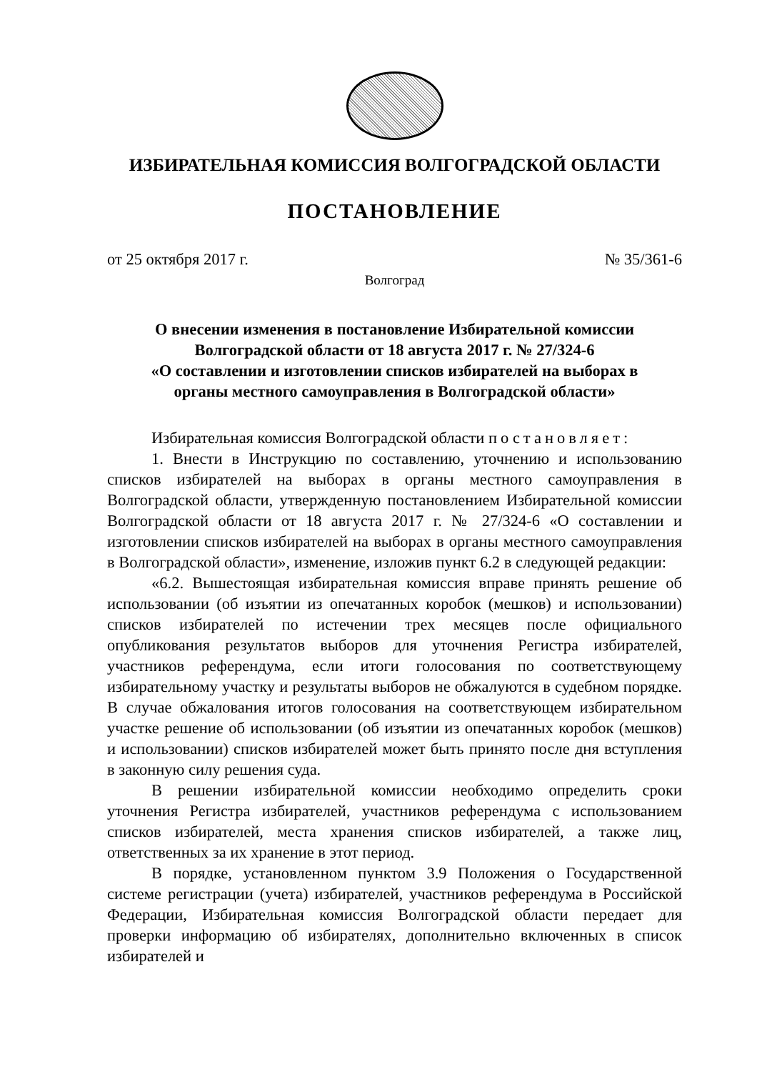ИЗБИРАТЕЛЬНАЯ КОМИССИЯ ВОЛГОГРАДСКОЙ ОБЛАСТИ
ПОСТАНОВЛЕНИЕ
от 25 октября 2017 г. № 35/361-6
Волгоград
О внесении изменения в постановление Избирательной комиссии
Волгоградской области от 18 августа 2017 г. № 27/324-6
«О составлении и изготовлении списков избирателей на выборах в
органы местного самоуправления в Волгоградской области»
Избирательная комиссия Волгоградской области постановляет:
1. Внести в Инструкцию по составлению, уточнению и использованию списков избирателей на выборах в органы местного самоуправления в Волгоградской области, утвержденную постановлением Избирательной комиссии Волгоградской области от 18 августа 2017 г. № 27/324-6 «О составлении и изготовлении списков избирателей на выборах в органы местного самоуправления в Волгоградской области», изменение, изложив пункт 6.2 в следующей редакции:
«6.2. Вышестоящая избирательная комиссия вправе принять решение об использовании (об изъятии из опечатанных коробок (мешков) и использовании) списков избирателей по истечении трех месяцев после официального опубликования результатов выборов для уточнения Регистра избирателей, участников референдума, если итоги голосования по соответствующему избирательному участку и результаты выборов не обжалуются в судебном порядке. В случае обжалования итогов голосования на соответствующем избирательном участке решение об использовании (об изъятии из опечатанных коробок (мешков) и использовании) списков избирателей может быть принято после дня вступления в законную силу решения суда.
В решении избирательной комиссии необходимо определить сроки уточнения Регистра избирателей, участников референдума с использованием списков избирателей, места хранения списков избирателей, а также лиц, ответственных за их хранение в этот период.
В порядке, установленном пунктом 3.9 Положения о Государственной системе регистрации (учета) избирателей, участников референдума в Российской Федерации, Избирательная комиссия Волгоградской области передает для проверки информацию об избирателях, дополнительно включенных в список избирателей и